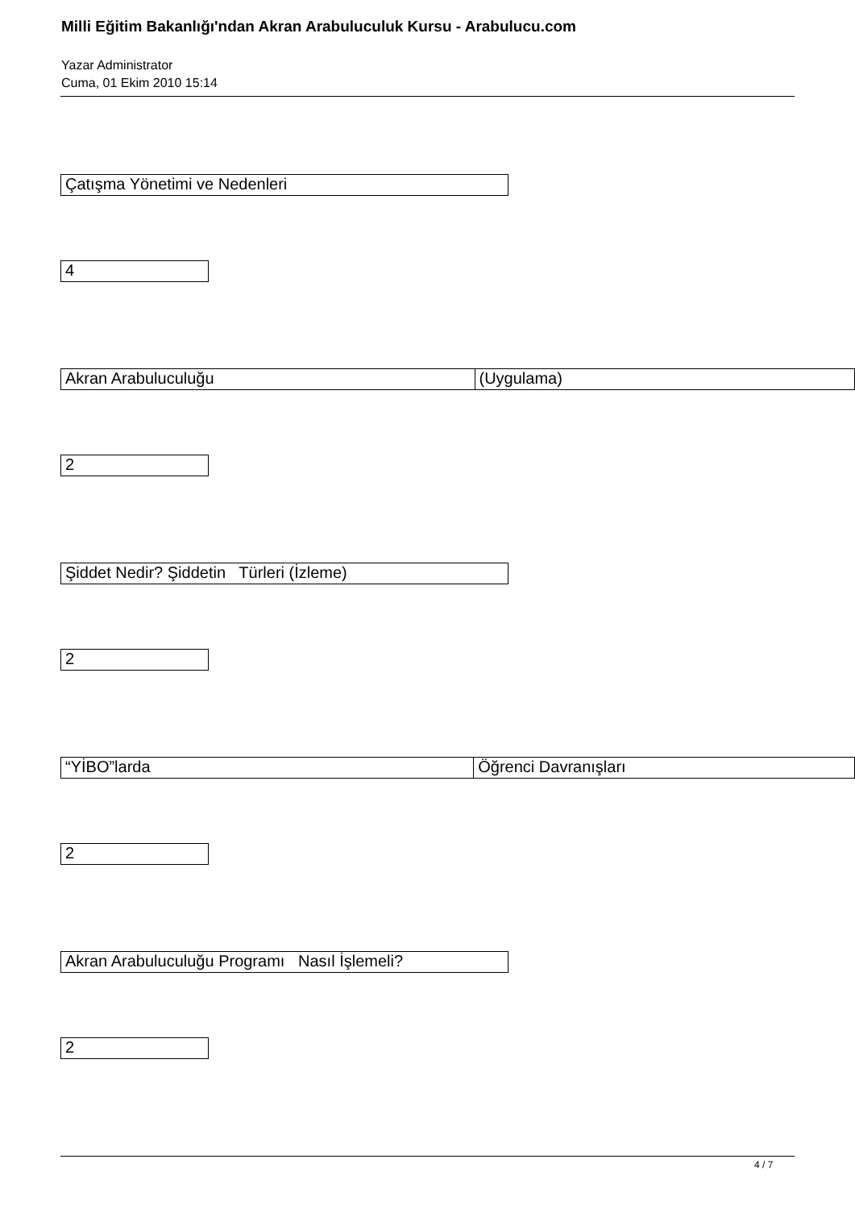Milli Eğitim Bakanlığı'ndan Akran Arabuluculuk Kursu - Arabulucu.com
Yazar Administrator
Cuma, 01 Ekim 2010 15:14
| Çatışma Yönetimi ve Nedenleri |
| 4 |
| Akran Arabuluculuğu | (Uygulama) |
| 2 |
| Şiddet Nedir? Şiddetin Türleri (İzleme) |
| 2 |
| “YİBO”larda | Öğrenci Davranışları |
| 2 |
| Akran Arabuluculuğu Programı Nasıl İşlemeli? |
| 2 |
4 / 7